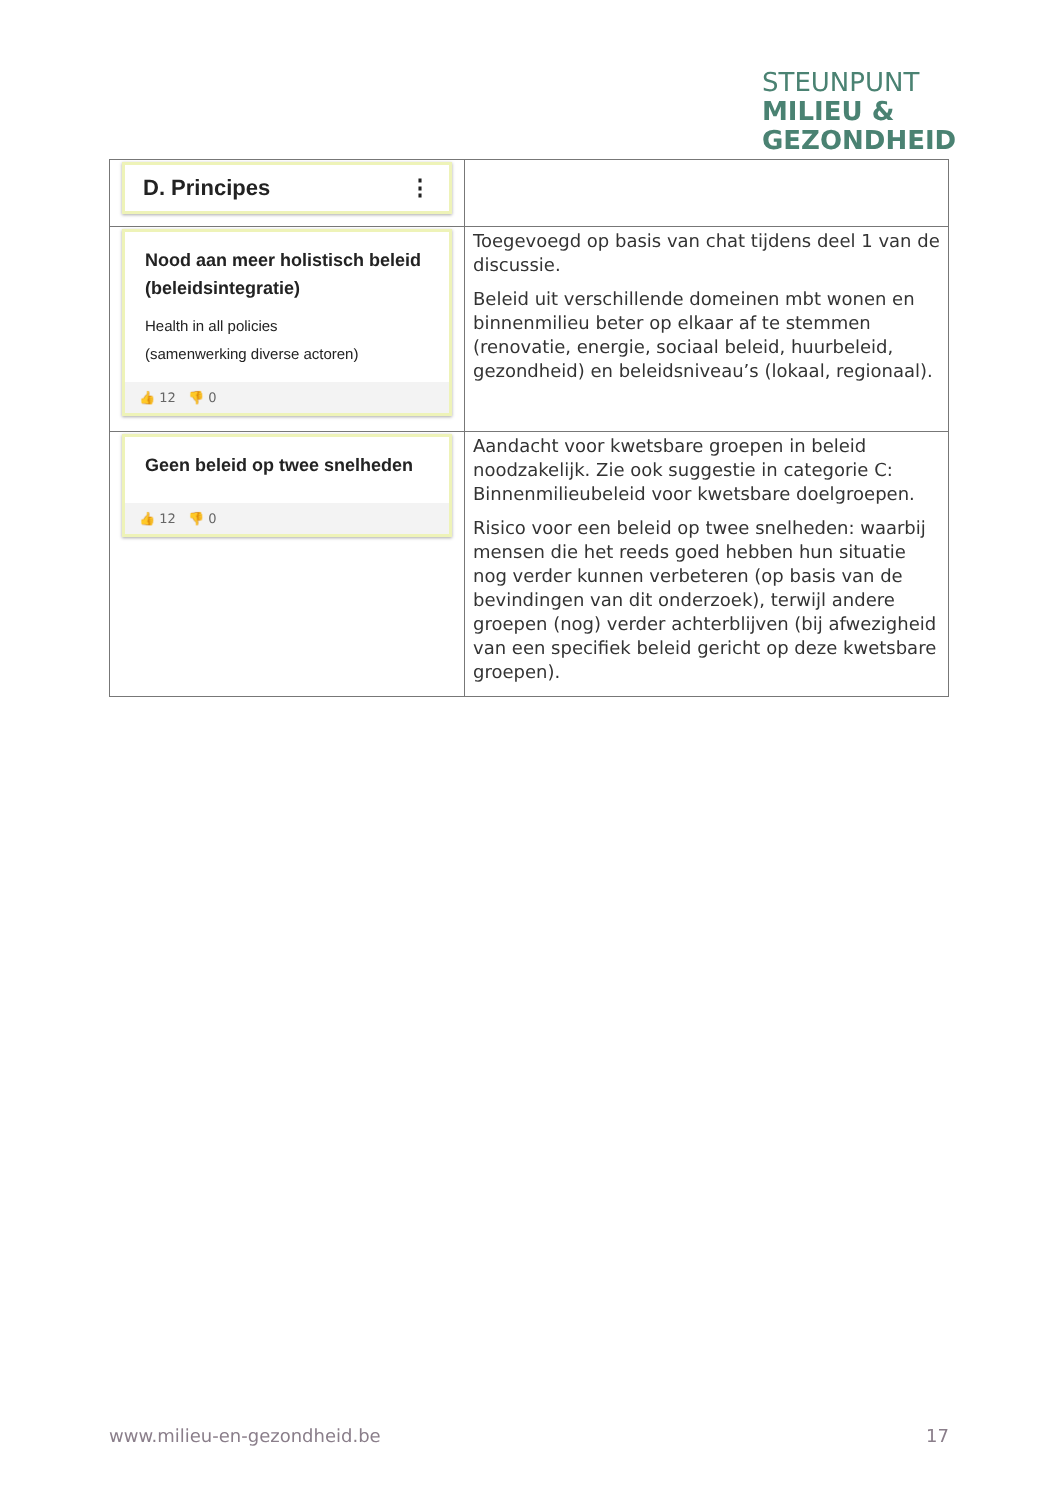STEUNPUNT
MILIEU &
GEZONDHEID
| D. Principes ⋮ | |
| Nood aan meer holistisch beleid (beleidsintegratie) Health in all policies (samenwerking diverse actoren) 👍 12 👎 0 | Toegevoegd op basis van chat tijdens deel 1 van de discussie. Beleid uit verschillende domeinen mbt wonen en binnenmilieu beter op elkaar af te stemmen (renovatie, energie, sociaal beleid, huurbeleid, gezondheid) en beleidsniveau’s (lokaal, regionaal). |
| Geen beleid op twee snelheden 👍 12 👎 0 | Aandacht voor kwetsbare groepen in beleid noodzakelijk. Zie ook suggestie in categorie C: Binnenmilieubeleid voor kwetsbare doelgroepen. Risico voor een beleid op twee snelheden: waarbij mensen die het reeds goed hebben hun situatie nog verder kunnen verbeteren (op basis van de bevindingen van dit onderzoek), terwijl andere groepen (nog) verder achterblijven (bij afwezigheid van een specifiek beleid gericht op deze kwetsbare groepen). |
www.milieu-en-gezondheid.be 17